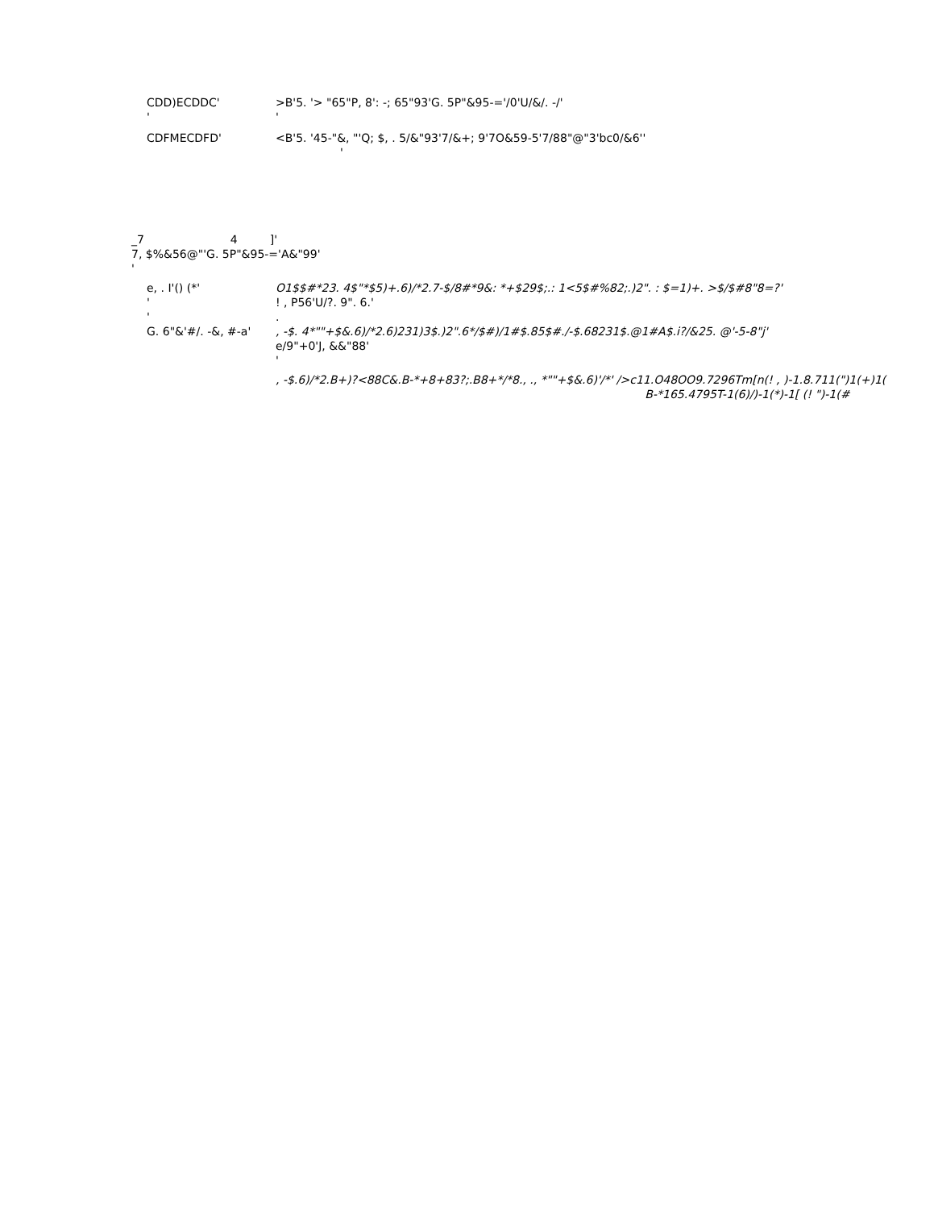CDD)ECDDC'
'
>B'5. '> "65"P, 8': -; 65"93'G. 5P"&95-='/0'U/&/. -/'
'
CDFMECDFD' <B'5. '45-"&, "'Q; $, . 5/&"93'7/&+; 9'7O&59-5'7/88"@"3'bc0/&6''
'
_7 4 ]'
7, $%&56@"'G. 5P"&95-='A&"99'
'
e, . I'() (*'
'
'
O1$$#*23. 4$"*$5)+.6)/*2.7-$/8#*9&: *+$29$;.: 1<5$#%82;.)2". : $=1)+. >$/$#8"8=?'
! , P56'U/?. 9". 6.'
.
G. 6"&'#/. -&, #-a' , -$. 4*""+$&.6)/*2.6)231)3$.)2".6*/$#)/1#$.85$#./-$.68231$.@1#A$.i?/&25. @'-5-8"j'
e/9"+0'J, &&"88'
'
, -$.6)/*2.B+)?<88C&.B-*+8+83?;.B8+*/*8., ., *""+$&.6)'/*' />c11.O48OO9.7296Tm[n(! , )-1.8.711(")1(+)1(
B-*165.4795T-1(6)/)-1(*)-1[ (! ")-1(#